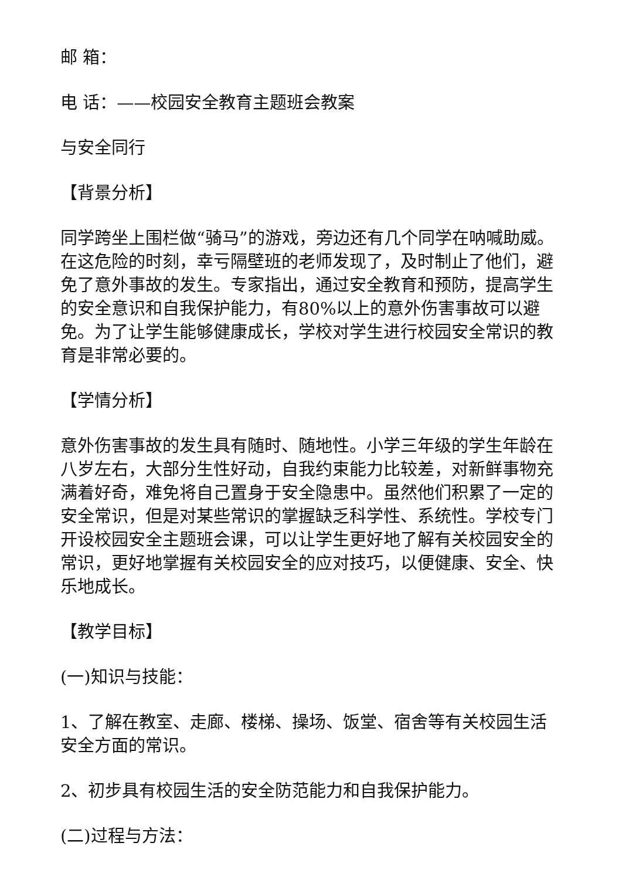邮 箱：
电 话：——校园安全教育主题班会教案
与安全同行
【背景分析】
同学跨坐上围栏做“骑马”的游戏，旁边还有几个同学在呐喊助威。在这危险的时刻，幸亏隔壁班的老师发现了，及时制止了他们，避免了意外事故的发生。专家指出，通过安全教育和预防，提高学生的安全意识和自我保护能力，有80%以上的意外伤害事故可以避免。为了让学生能够健康成长，学校对学生进行校园安全常识的教育是非常必要的。
【学情分析】
意外伤害事故的发生具有随时、随地性。小学三年级的学生年龄在八岁左右，大部分生性好动，自我约束能力比较差，对新鲜事物充满着好奇，难免将自己置身于安全隐患中。虽然他们积累了一定的安全常识，但是对某些常识的掌握缺乏科学性、系统性。学校专门开设校园安全主题班会课，可以让学生更好地了解有关校园安全的常识，更好地掌握有关校园安全的应对技巧，以便健康、安全、快乐地成长。
【教学目标】
(一)知识与技能：
1、了解在教室、走廊、楼梯、操场、饭堂、宿舍等有关校园生活安全方面的常识。
2、初步具有校园生活的安全防范能力和自我保护能力。
(二)过程与方法：